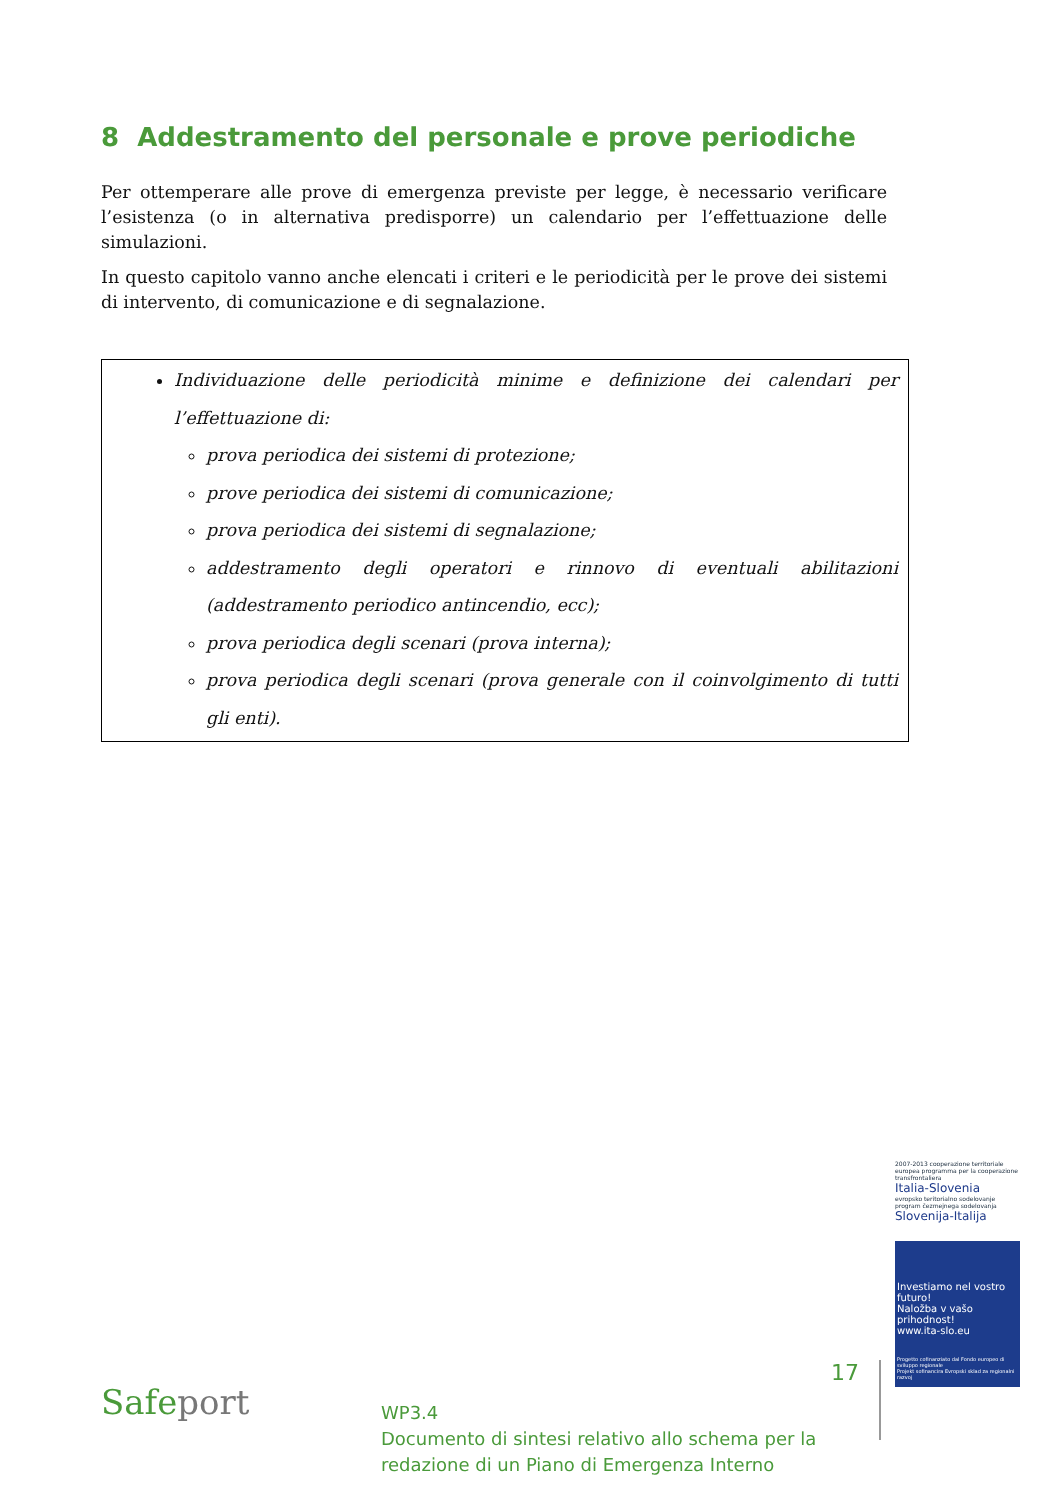8 Addestramento del personale e prove periodiche
Per ottemperare alle prove di emergenza previste per legge, è necessario verificare l’esistenza (o in alternativa predisporre) un calendario per l’effettuazione delle simulazioni.
In questo capitolo vanno anche elencati i criteri e le periodicità per le prove dei sistemi di intervento, di comunicazione e di segnalazione.
Individuazione delle periodicità minime e definizione dei calendari per l’effettuazione di:
prova periodica dei sistemi di protezione;
prove periodica dei sistemi di comunicazione;
prova periodica dei sistemi di segnalazione;
addestramento degli operatori e rinnovo di eventuali abilitazioni (addestramento periodico antincendio, ecc);
prova periodica degli scenari (prova interna);
prova periodica degli scenari (prova generale con il coinvolgimento di tutti gli enti).
2007-2013 cooperazione territoriale europea programma per la cooperazione transfrontaliera
Italia-Slovenia
evropsko teritorialno sodelovanje program čezmejnega sodelovanja
Slovenija-Italija
Investiamo nel vostro futuro!
Naložba v vašo prihodnost!
www.ita-slo.eu
Progetto cofinanziato dal Fondo europeo di sviluppo regionale
Projekt sofinancira Evropski sklad za regionalni razvoj
Safeport
WP3.4
Documento di sintesi relativo allo schema per la redazione di un Piano di Emergenza Interno
17